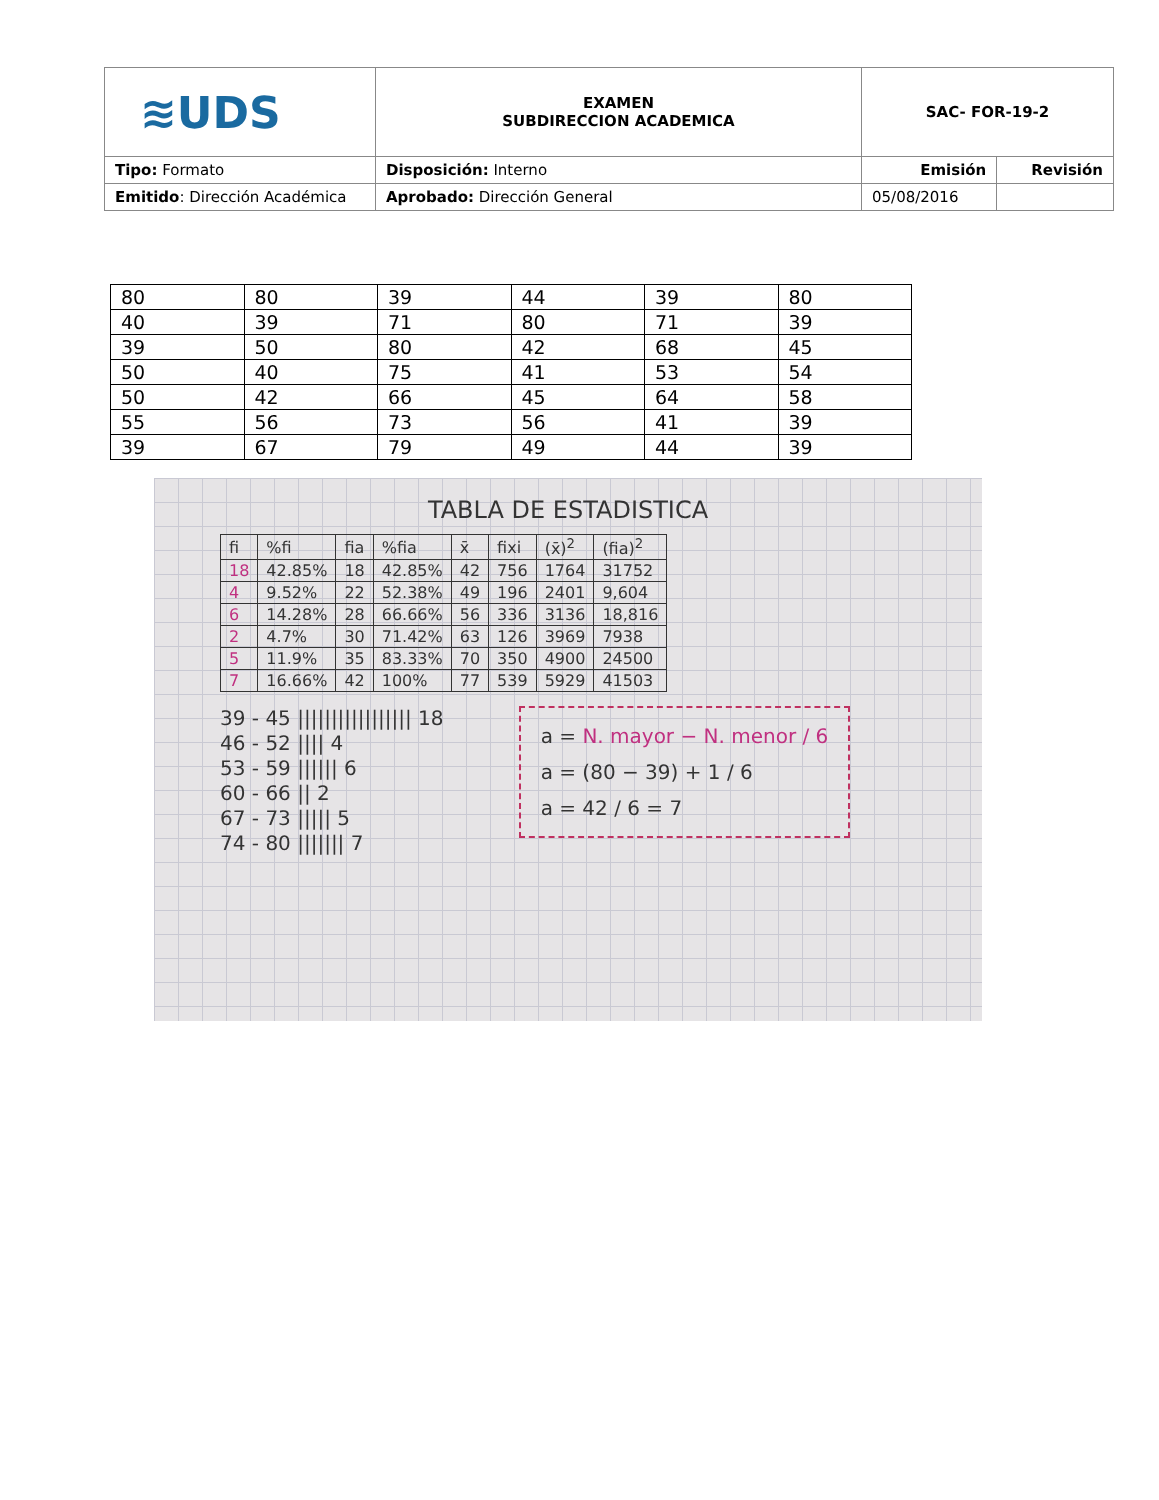| ≋UDS | EXAMEN SUBDIRECCION ACADEMICA | SAC- FOR-19-2 | |
| Tipo: Formato | Disposición: Interno | Emisión | Revisión |
| Emitido : Dirección Académica | Aprobado: Dirección General | 05/08/2016 | |
| 80 | 80 | 39 | 44 | 39 | 80 |
| 40 | 39 | 71 | 80 | 71 | 39 |
| 39 | 50 | 80 | 42 | 68 | 45 |
| 50 | 40 | 75 | 41 | 53 | 54 |
| 50 | 42 | 66 | 45 | 64 | 58 |
| 55 | 56 | 73 | 56 | 41 | 39 |
| 39 | 67 | 79 | 49 | 44 | 39 |
TABLA DE ESTADISTICA
| fi | %fi | fia | %fia | x̄ | fixi | (x̄)<sup>2</sup> | (fia)<sup>2</sup> |
| 18 | 42.85% | 18 | 42.85% | 42 | 756 | 1764 | 31752 |
| 4 | 9.52% | 22 | 52.38% | 49 | 196 | 2401 | 9,604 |
| 6 | 14.28% | 28 | 66.66% | 56 | 336 | 3136 | 18,816 |
| 2 | 4.7% | 30 | 71.42% | 63 | 126 | 3969 | 7938 |
| 5 | 11.9% | 35 | 83.33% | 70 | 350 | 4900 | 24500 |
| 7 | 16.66% | 42 | 100% | 77 | 539 | 5929 | 41503 |
39 - 45 ||||||||||||||||| 18
46 - 52 |||| 4
53 - 59 |||||| 6
60 - 66 || 2
67 - 73 ||||| 5
74 - 80 ||||||| 7
a = N. mayor − N. menor / 6
a = (80 − 39) + 1 / 6
a = 42 / 6 = 7